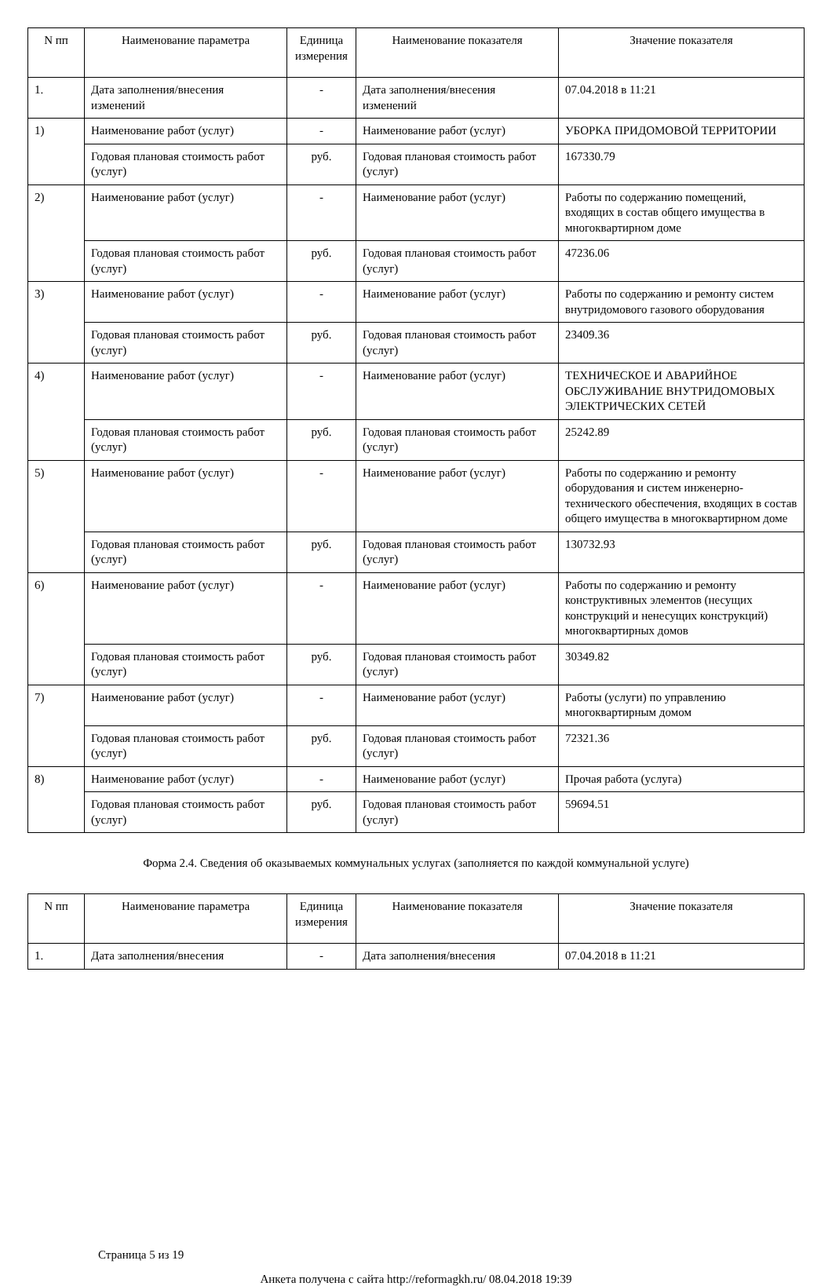| N пп | Наименование параметра | Единица измерения | Наименование показателя | Значение показателя |
| --- | --- | --- | --- | --- |
| 1. | Дата заполнения/внесения изменений | - | Дата заполнения/внесения изменений | 07.04.2018 в 11:21 |
| 1) | Наименование работ (услуг) | - | Наименование работ (услуг) | УБОРКА ПРИДОМОВОЙ ТЕРРИТОРИИ |
| | Годовая плановая стоимость работ (услуг) | руб. | Годовая плановая стоимость работ (услуг) | 167330.79 |
| 2) | Наименование работ (услуг) | - | Наименование работ (услуг) | Работы по содержанию помещений, входящих в состав общего имущества в многоквартирном доме |
| | Годовая плановая стоимость работ (услуг) | руб. | Годовая плановая стоимость работ (услуг) | 47236.06 |
| 3) | Наименование работ (услуг) | - | Наименование работ (услуг) | Работы по содержанию и ремонту систем внутридомового газового оборудования |
| | Годовая плановая стоимость работ (услуг) | руб. | Годовая плановая стоимость работ (услуг) | 23409.36 |
| 4) | Наименование работ (услуг) | - | Наименование работ (услуг) | ТЕХНИЧЕСКОЕ И АВАРИЙНОЕ ОБСЛУЖИВАНИЕ ВНУТРИДОМОВЫХ ЭЛЕКТРИЧЕСКИХ СЕТЕЙ |
| | Годовая плановая стоимость работ (услуг) | руб. | Годовая плановая стоимость работ (услуг) | 25242.89 |
| 5) | Наименование работ (услуг) | - | Наименование работ (услуг) | Работы по содержанию и ремонту оборудования и систем инженерно-технического обеспечения, входящих в состав общего имущества в многоквартирном доме |
| | Годовая плановая стоимость работ (услуг) | руб. | Годовая плановая стоимость работ (услуг) | 130732.93 |
| 6) | Наименование работ (услуг) | - | Наименование работ (услуг) | Работы по содержанию и ремонту конструктивных элементов (несущих конструкций и ненесущих конструкций) многоквартирных домов |
| | Годовая плановая стоимость работ (услуг) | руб. | Годовая плановая стоимость работ (услуг) | 30349.82 |
| 7) | Наименование работ (услуг) | - | Наименование работ (услуг) | Работы (услуги) по управлению многоквартирным домом |
| | Годовая плановая стоимость работ (услуг) | руб. | Годовая плановая стоимость работ (услуг) | 72321.36 |
| 8) | Наименование работ (услуг) | - | Наименование работ (услуг) | Прочая работа (услуга) |
| | Годовая плановая стоимость работ (услуг) | руб. | Годовая плановая стоимость работ (услуг) | 59694.51 |
Форма 2.4. Сведения об оказываемых коммунальных услугах (заполняется по каждой коммунальной услуге)
| N пп | Наименование параметра | Единица измерения | Наименование показателя | Значение показателя |
| --- | --- | --- | --- | --- |
| 1. | Дата заполнения/внесения | - | Дата заполнения/внесения | 07.04.2018 в 11:21 |
Страница 5 из 19
Анкета получена с сайта http://reformagkh.ru/ 08.04.2018 19:39